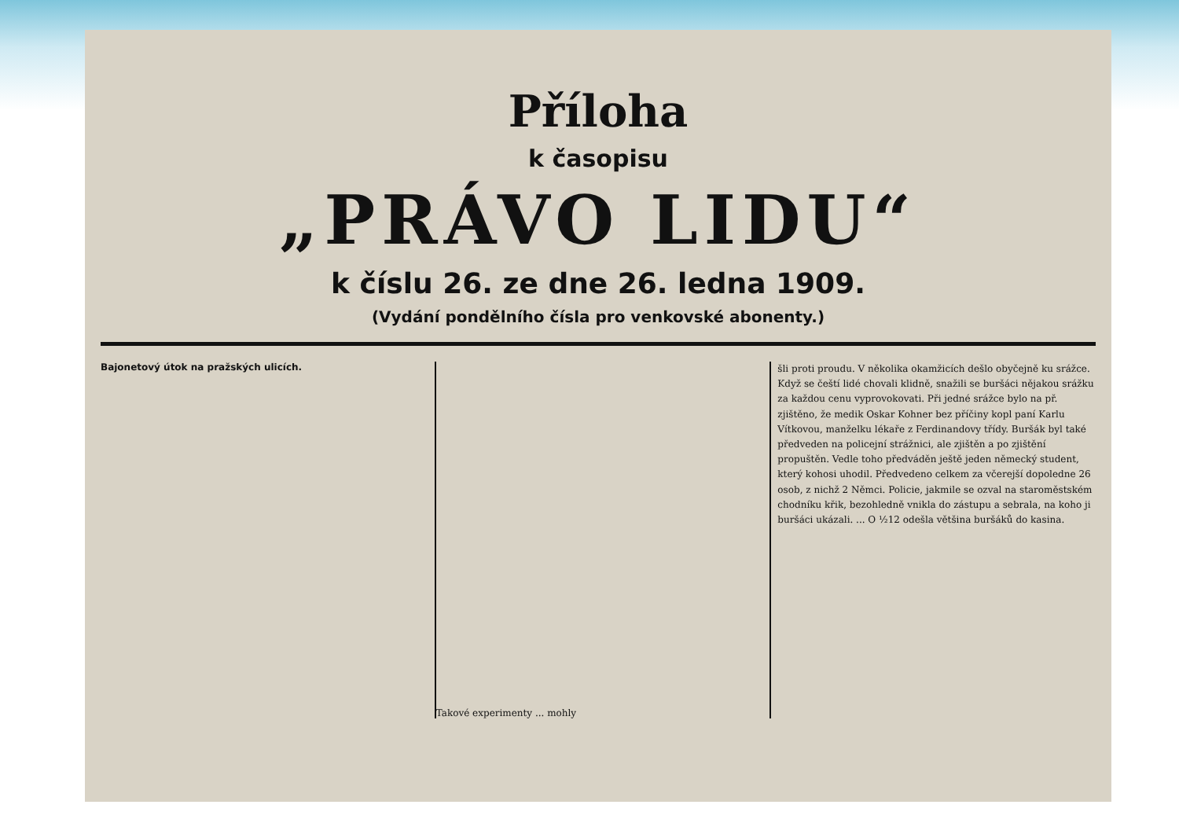Příloha
k časopisu
„PRÁVO LIDU“
k číslu 26. ze dne 26. ledna 1909.
(Vydání pondělního čísla pro venkovské abonenty.)
Bajonetový útok na pražských ulicích.
Takové experimenty ... mohly
šli proti proudu. V několika okamžicích dešlo obyčejně ku srážce. Když se čeští lidé chovali klidně, snažili se buršáci nějakou srážku za každou cenu vyprovokovati. Při jedné srážce bylo na př. zjištěno, že medik Oskar Kohner bez příčiny kopl paní Karlu Vítkovou, manželku lékaře z Ferdinandovy třídy. Buršák byl také předveden na policejní strážnici, ale zjištěn a po zjištění propuštěn. Vedle toho předváděn ještě jeden německý student, který kohosi uhodil. Předvedeno celkem za včerejší dopoledne 26 osob, z nichž 2 Němci. Policie, jakmile se ozval na staroměstském chodníku křik, bezohledně vnikla do zástupu a sebrala, na koho ji buršáci ukázali. ... O ½12 odešla většina buršáků do kasina.